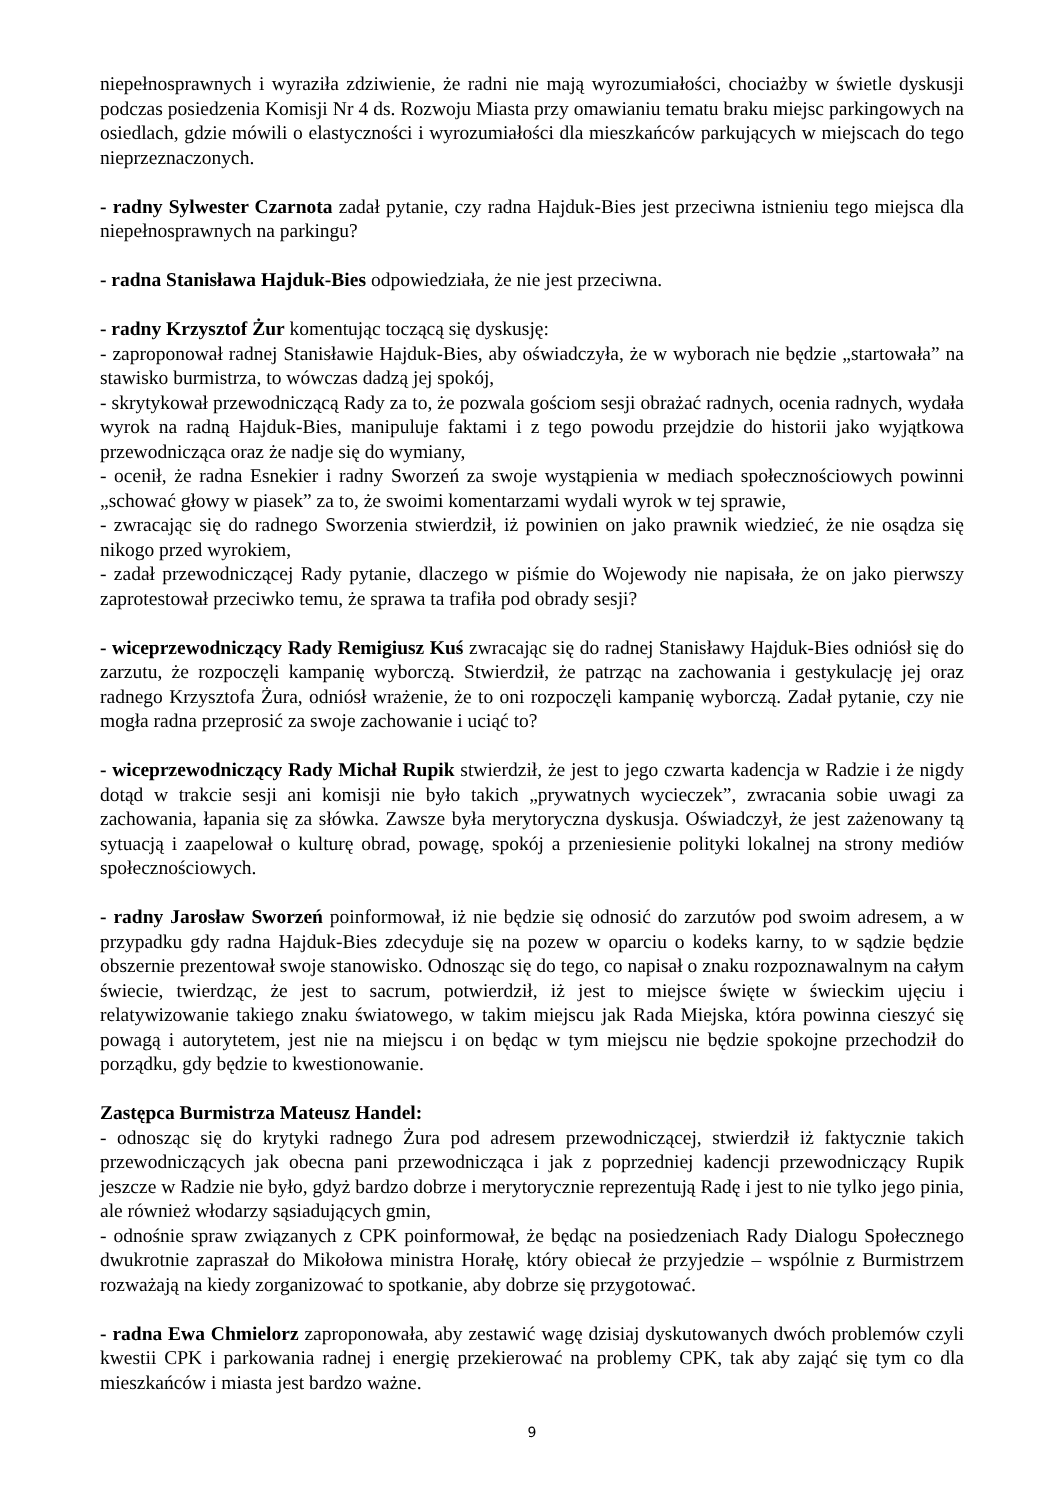niepełnosprawnych i wyraziła zdziwienie, że radni nie mają wyrozumiałości, chociażby w świetle dyskusji podczas posiedzenia Komisji Nr 4 ds. Rozwoju Miasta przy omawianiu tematu braku miejsc parkingowych na osiedlach, gdzie mówili o elastyczności i wyrozumiałości dla mieszkańców parkujących w miejscach do tego nieprzeznaczonych.
- radny Sylwester Czarnota zadał pytanie, czy radna Hajduk-Bies jest przeciwna istnieniu tego miejsca dla niepełnosprawnych na parkingu?
- radna Stanisława Hajduk-Bies odpowiedziała, że nie jest przeciwna.
- radny Krzysztof Żur komentując toczącą się dyskusję:
- zaproponował radnej Stanisławie Hajduk-Bies, aby oświadczyła, że w wyborach nie będzie „startowała” na stawisko burmistrza, to wówczas dadzą jej spokój,
- skrytykował przewodniczącą Rady za to, że pozwala gościom sesji obrażać radnych, ocenia radnych, wydała wyrok na radną Hajduk-Bies, manipuluje faktami i z tego powodu przejdzie do historii jako wyjątkowa przewodnicząca oraz że nadje się do wymiany,
- ocenił, że radna Esnekier i radny Sworzeń za swoje wystąpienia w mediach społecznościowych powinni „schować głowy w piasek” za to, że swoimi komentarzami wydali wyrok w tej sprawie,
- zwracając się do radnego Sworzenia stwierdził, iż powinien on jako prawnik wiedzieć, że nie osądza się nikogo przed wyrokiem,
- zadał przewodniczącej Rady pytanie, dlaczego w piśmie do Wojewody nie napisała, że on jako pierwszy zaprotestował przeciwko temu, że sprawa ta trafiła pod obrady sesji?
- wiceprzewodniczący Rady Remigiusz Kuś zwracając się do radnej Stanisławy Hajduk-Bies odniósł się do zarzutu, że rozpoczęli kampanię wyborczą. Stwierdził, że patrząc na zachowania i gestykulację jej oraz radnego Krzysztofa Żura, odniósł wrażenie, że to oni rozpoczęli kampanię wyborczą. Zadał pytanie, czy nie mogła radna przeprosić za swoje zachowanie i uciąć to?
- wiceprzewodniczący Rady Michał Rupik stwierdził, że jest to jego czwarta kadencja w Radzie i że nigdy dotąd w trakcie sesji ani komisji nie było takich „prywatnych wycieczek”, zwracania sobie uwagi za zachowania, łapania się za słówka. Zawsze była merytoryczna dyskusja. Oświadczył, że jest zażenowany tą sytuacją i zaapelował o kulturę obrad, powagę, spokój a przeniesienie polityki lokalnej na strony mediów społecznościowych.
- radny Jarosław Sworzeń poinformował, iż nie będzie się odnosić do zarzutów pod swoim adresem, a w przypadku gdy radna Hajduk-Bies zdecyduje się na pozew w oparciu o kodeks karny, to w sądzie będzie obszernie prezentował swoje stanowisko. Odnosząc się do tego, co napisał o znaku rozpoznawalnym na całym świecie, twierdząc, że jest to sacrum, potwierdził, iż jest to miejsce święte w świeckim ujęciu i relatywizowanie takiego znaku światowego, w takim miejscu jak Rada Miejska, która powinna cieszyć się powagą i autorytetem, jest nie na miejscu i on będąc w tym miejscu nie będzie spokojne przechodził do porządku, gdy będzie to kwestionowanie.
Zastępca Burmistrza Mateusz Handel:
- odnosząc się do krytyki radnego Żura pod adresem przewodniczącej, stwierdził iż faktycznie takich przewodniczących jak obecna pani przewodnicząca i jak z poprzedniej kadencji przewodniczący Rupik jeszcze w Radzie nie było, gdyż bardzo dobrze i merytorycznie reprezentują Radę i jest to nie tylko jego pinia, ale również włodarzy sąsiadujących gmin,
- odnośnie spraw związanych z CPK poinformował, że będąc na posiedzeniach Rady Dialogu Społecznego dwukrotnie zapraszał do Mikołowa ministra Horałę, który obiecał że przyjedzie – wspólnie z Burmistrzem rozważają na kiedy zorganizować to spotkanie, aby dobrze się przygotować.
- radna Ewa Chmielorz zaproponowała, aby zestawić wagę dzisiaj dyskutowanych dwóch problemów czyli kwestii CPK i parkowania radnej i energię przekierować na problemy CPK, tak aby zająć się tym co dla mieszkańców i miasta jest bardzo ważne.
9